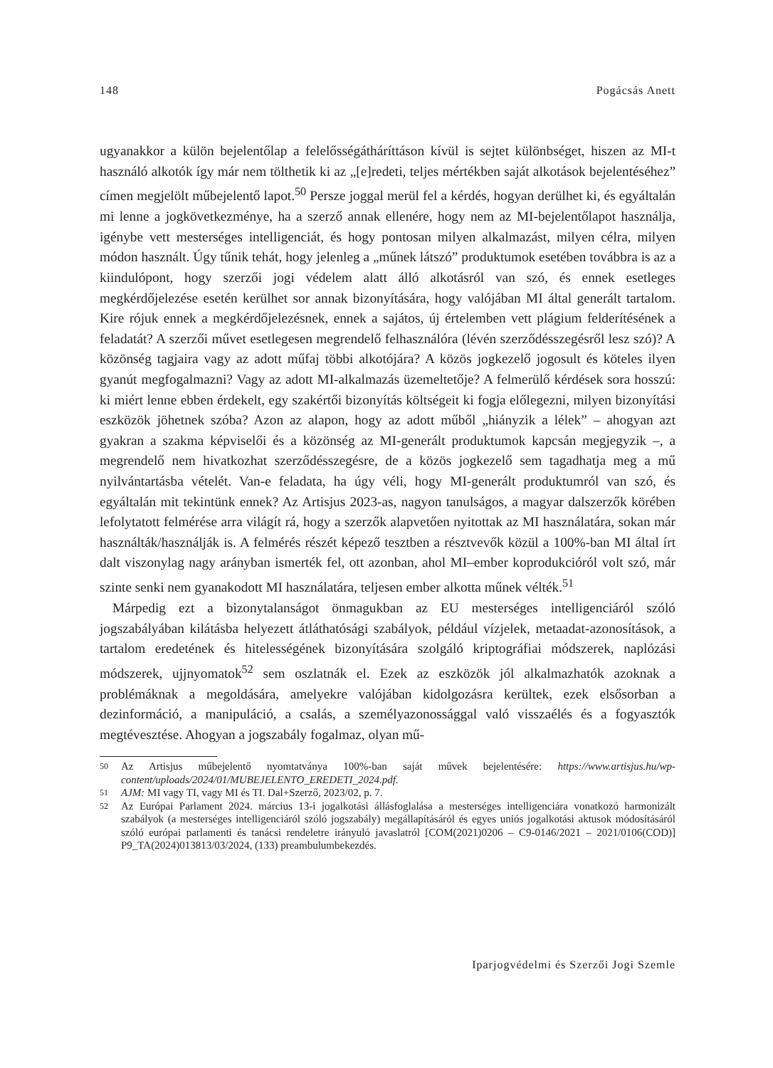148 Pogácsás Anett
ugyanakkor a külön bejelentőlap a felelősségátháríttáson kívül is sejtet különbséget, hiszen az MI-t használó alkotók így már nem tölthetik ki az „[e]redeti, teljes mértékben saját alkotások bejelentéséhez” címen megjelölt műbejelentő lapot.<sup>50</sup> Persze joggal merül fel a kérdés, hogyan derülhet ki, és egyáltalán mi lenne a jogkövetkezménye, ha a szerző annak ellenére, hogy nem az MI-bejelentőlapot használja, igénybe vett mesterséges intelligenciát, és hogy pontosan milyen alkalmazást, milyen célra, milyen módon használt. Úgy tűnik tehát, hogy jelenleg a „műnek látszó” produktumok esetében továbbra is az a kiindulópont, hogy szerzői jogi védelem alatt álló alkotásról van szó, és ennek esetleges megkérdőjelezése esetén kerülhet sor annak bizonyítására, hogy valójában MI által generált tartalom. Kire rójuk ennek a megkérdőjelezésnek, ennek a sajátos, új értelemben vett plágium felderítésének a feladatát? A szerzői művet esetlegesen megrendelő felhasználóra (lévén szerződésszegésről lesz szó)? A közönség tagjaira vagy az adott műfaj többi alkotójára? A közös jogkezelő jogosult és köteles ilyen gyanút megfogalmazni? Vagy az adott MI-alkalmazás üzemeltetője? A felmerülő kérdések sora hosszú: ki miért lenne ebben érdekelt, egy szakértői bizonyítás költségeit ki fogja előlegezni, milyen bizonyítási eszközök jöhetnek szóba? Azon az alapon, hogy az adott műből „hiányzik a lélek” – ahogyan azt gyakran a szakma képviselői és a közönség az MI-generált produktumok kapcsán megjegyzik –, a megrendelő nem hivatkozhat szerződésszegésre, de a közös jogkezelő sem tagadhatja meg a mű nyilvántartásba vételét. Van-e feladata, ha úgy véli, hogy MI-generált produktumról van szó, és egyáltalán mit tekintünk ennek? Az Artisjus 2023-as, nagyon tanulságos, a magyar dalszerzők körében lefolytatott felmérése arra világít rá, hogy a szerzők alapvetően nyitottak az MI használatára, sokan már használták/használják is. A felmérés részét képező tesztben a résztvevők közül a 100%-ban MI által írt dalt viszonylag nagy arányban ismerték fel, ott azonban, ahol MI–ember koprodukcióról volt szó, már szinte senki nem gyanakodott MI használatára, teljesen ember alkotta műnek vélték.<sup>51</sup>
Márpedig ezt a bizonytalanságot önmagukban az EU mesterséges intelligenciáról szóló jogszabályában kilátásba helyezett átláthatósági szabályok, például vízjelek, metaadat-azonosítások, a tartalom eredetének és hitelességének bizonyítására szolgáló kriptográfiai módszerek, naplózási módszerek, ujjnyomatok<sup>52</sup> sem oszlatnák el. Ezek az eszközök jól alkalmazhatók azoknak a problémáknak a megoldására, amelyekre valójában kidolgozásra kerültek, ezek elsősorban a dezinformáció, a manipuláció, a csalás, a személyazonossággal való visszaélés és a fogyasztók megtévesztése. Ahogyan a jogszabály fogalmaz, olyan mű-
50 Az Artisjus műbejelentő nyomtatványa 100%-ban saját művek bejelentésére: https://www.artisjus.hu/wp-content/uploads/2024/01/MUBEJELENTO_EREDETI_2024.pdf.
51 AJM: MI vagy TI, vagy MI és TI. Dal+Szerző, 2023/02, p. 7.
52 Az Európai Parlament 2024. március 13-i jogalkotási állásfoglalása a mesterséges intelligenciára vonatkozó harmonizált szabályok (a mesterséges intelligenciáról szóló jogszabály) megállapításáról és egyes uniós jogalkotási aktusok módosításáról szóló európai parlamenti és tanácsi rendeletre irányuló javaslatról [COM(2021)0206 – C9-0146/2021 – 2021/0106(COD)] P9_TA(2024)013813/03/2024, (133) preambulumbekezdés.
Iparjogvédelmi és Szerzői Jogi Szemle